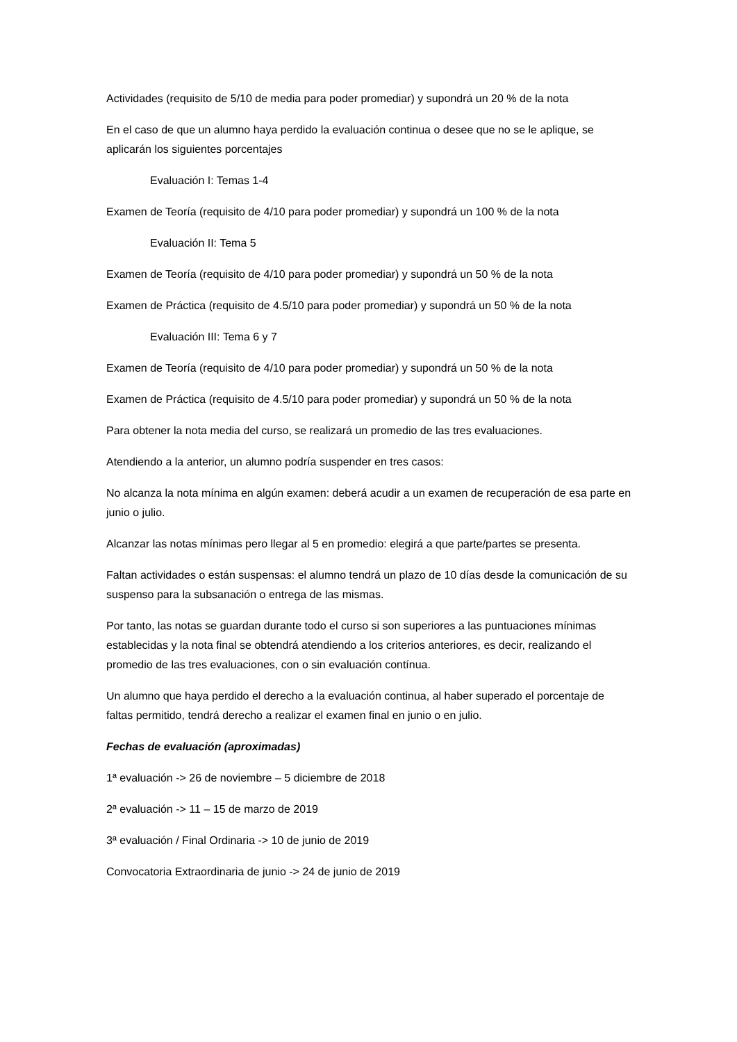Actividades (requisito de 5/10 de media para poder promediar) y supondrá un 20 % de la nota
En el caso de que un alumno haya perdido la evaluación continua o desee que no se le aplique, se aplicarán los siguientes porcentajes
Evaluación I: Temas 1-4
Examen de Teoría (requisito de 4/10 para poder promediar) y supondrá un 100 % de la nota
Evaluación II: Tema 5
Examen de Teoría (requisito de 4/10 para poder promediar) y supondrá un 50 % de la nota
Examen de Práctica (requisito de 4.5/10 para poder promediar) y supondrá un 50 % de la nota
Evaluación III: Tema 6 y 7
Examen de Teoría (requisito de 4/10 para poder promediar) y supondrá un 50 % de la nota
Examen de Práctica (requisito de 4.5/10 para poder promediar) y supondrá un 50 % de la nota
Para obtener la nota media del curso, se realizará un promedio de las tres evaluaciones.
Atendiendo a la anterior, un alumno podría suspender en tres casos:
No alcanza la nota mínima en algún examen: deberá acudir a un examen de recuperación de esa parte en junio o julio.
Alcanzar las notas mínimas pero llegar al 5 en promedio: elegirá a que parte/partes se presenta.
Faltan actividades o están suspensas: el alumno tendrá un plazo de 10 días desde la comunicación de su suspenso para la subsanación o entrega de las mismas.
Por tanto, las notas se guardan durante todo el curso si son superiores a las puntuaciones mínimas establecidas y la nota final se obtendrá atendiendo a los criterios anteriores, es decir, realizando el promedio de las tres evaluaciones, con o sin evaluación contínua.
Un alumno que haya perdido el derecho a la evaluación continua, al haber superado el porcentaje de faltas permitido, tendrá derecho a realizar el examen final en junio o en julio.
Fechas de evaluación (aproximadas)
1ª evaluación -> 26 de noviembre – 5 diciembre de 2018
2ª evaluación -> 11 – 15 de marzo de 2019
3ª evaluación / Final Ordinaria -> 10 de junio de 2019
Convocatoria Extraordinaria de junio -> 24 de junio de 2019